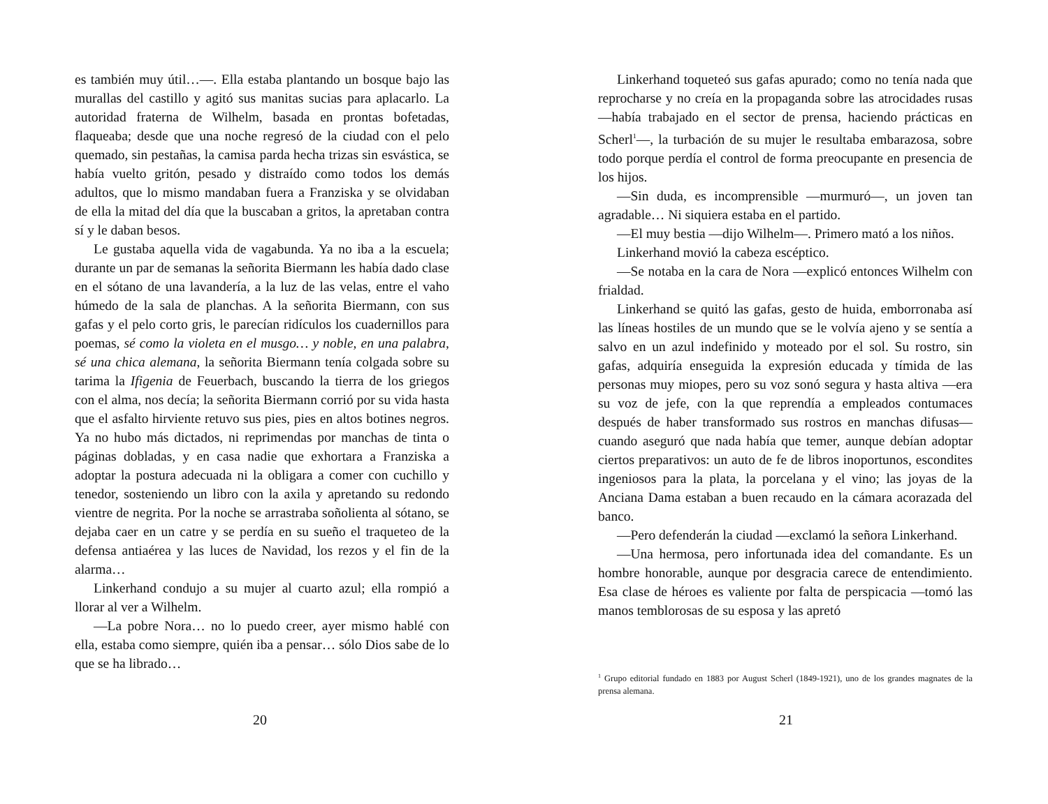es también muy útil…—. Ella estaba plantando un bosque bajo las murallas del castillo y agitó sus manitas sucias para aplacarlo. La autoridad fraterna de Wilhelm, basada en prontas bofetadas, flaqueaba; desde que una noche regresó de la ciudad con el pelo quemado, sin pestañas, la camisa parda hecha trizas sin esvástica, se había vuelto gritón, pesado y distraído como todos los demás adultos, que lo mismo mandaban fuera a Franziska y se olvidaban de ella la mitad del día que la buscaban a gritos, la apretaban contra sí y le daban besos.
Le gustaba aquella vida de vagabunda. Ya no iba a la escuela; durante un par de semanas la señorita Biermann les había dado clase en el sótano de una lavandería, a la luz de las velas, entre el vaho húmedo de la sala de planchas. A la señorita Biermann, con sus gafas y el pelo corto gris, le parecían ridículos los cuadernillos para poemas, sé como la violeta en el musgo… y noble, en una palabra, sé una chica alemana, la señorita Biermann tenía colgada sobre su tarima la Ifigenia de Feuerbach, buscando la tierra de los griegos con el alma, nos decía; la señorita Biermann corrió por su vida hasta que el asfalto hirviente retuvo sus pies, pies en altos botines negros. Ya no hubo más dictados, ni reprimendas por manchas de tinta o páginas dobladas, y en casa nadie que exhortara a Franziska a adoptar la postura adecuada ni la obligara a comer con cuchillo y tenedor, sosteniendo un libro con la axila y apretando su redondo vientre de negrita. Por la noche se arrastraba soñolienta al sótano, se dejaba caer en un catre y se perdía en su sueño el traqueteo de la defensa antiaérea y las luces de Navidad, los rezos y el fin de la alarma…
Linkerhand condujo a su mujer al cuarto azul; ella rompió a llorar al ver a Wilhelm.
—La pobre Nora… no lo puedo creer, ayer mismo hablé con ella, estaba como siempre, quién iba a pensar… sólo Dios sabe de lo que se ha librado…
20
Linkerhand toqueteó sus gafas apurado; como no tenía nada que reprocharse y no creía en la propaganda sobre las atrocidades rusas —había trabajado en el sector de prensa, haciendo prácticas en Scherl<sup>1</sup>—, la turbación de su mujer le resultaba embarazosa, sobre todo porque perdía el control de forma preocupante en presencia de los hijos.
—Sin duda, es incomprensible —murmuró—, un joven tan agradable… Ni siquiera estaba en el partido.
—El muy bestia —dijo Wilhelm—. Primero mató a los niños.
Linkerhand movió la cabeza escéptico.
—Se notaba en la cara de Nora —explicó entonces Wilhelm con frialdad.
Linkerhand se quitó las gafas, gesto de huida, emborronaba así las líneas hostiles de un mundo que se le volvía ajeno y se sentía a salvo en un azul indefinido y moteado por el sol. Su rostro, sin gafas, adquiría enseguida la expresión educada y tímida de las personas muy miopes, pero su voz sonó segura y hasta altiva —era su voz de jefe, con la que reprendía a empleados contumaces después de haber transformado sus rostros en manchas difusas— cuando aseguró que nada había que temer, aunque debían adoptar ciertos preparativos: un auto de fe de libros inoportunos, escondites ingeniosos para la plata, la porcelana y el vino; las joyas de la Anciana Dama estaban a buen recaudo en la cámara acorazada del banco.
—Pero defenderán la ciudad —exclamó la señora Linkerhand.
—Una hermosa, pero infortunada idea del comandante. Es un hombre honorable, aunque por desgracia carece de entendimiento. Esa clase de héroes es valiente por falta de perspicacia —tomó las manos temblorosas de su esposa y las apretó
<sup>1</sup> Grupo editorial fundado en 1883 por August Scherl (1849-1921), uno de los grandes magnates de la prensa alemana.
21